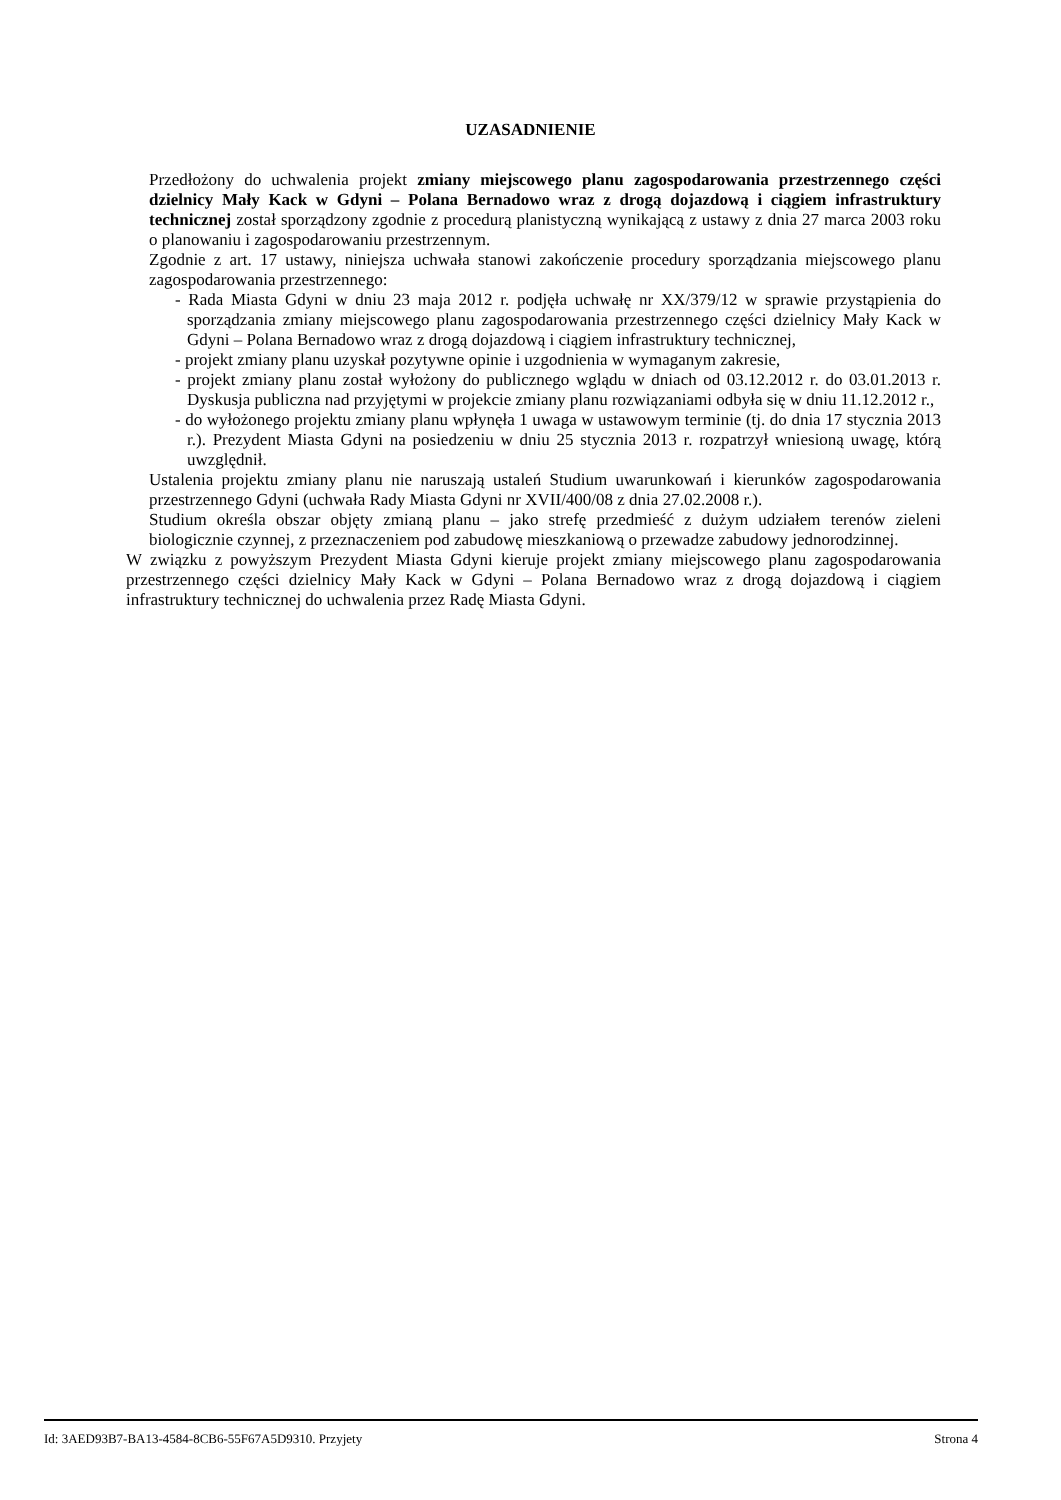UZASADNIENIE
Przedłożony do uchwalenia projekt zmiany miejscowego planu zagospodarowania przestrzennego części dzielnicy Mały Kack w Gdyni – Polana Bernadowo wraz z drogą dojazdową i ciągiem infrastruktury technicznej został sporządzony zgodnie z procedurą planistyczną wynikającą z ustawy z dnia 27 marca 2003 roku o planowaniu i zagospodarowaniu przestrzennym.
Zgodnie z art. 17 ustawy, niniejsza uchwała stanowi zakończenie procedury sporządzania miejscowego planu zagospodarowania przestrzennego:
- Rada Miasta Gdyni w dniu 23 maja 2012 r. podjęła uchwałę nr XX/379/12 w sprawie przystąpienia do sporządzania zmiany miejscowego planu zagospodarowania przestrzennego części dzielnicy Mały Kack w Gdyni – Polana Bernadowo wraz z drogą dojazdową i ciągiem infrastruktury technicznej,
- projekt zmiany planu uzyskał pozytywne opinie i uzgodnienia w wymaganym zakresie,
- projekt zmiany planu został wyłożony do publicznego wglądu w dniach od 03.12.2012 r. do 03.01.2013 r. Dyskusja publiczna nad przyjętymi w projekcie zmiany planu rozwiązaniami odbyła się w dniu 11.12.2012 r.,
- do wyłożonego projektu zmiany planu wpłynęła 1 uwaga w ustawowym terminie (tj. do dnia 17 stycznia 2013 r.). Prezydent Miasta Gdyni na posiedzeniu w dniu 25 stycznia 2013 r. rozpatrzył wniesioną uwagę, którą uwzględnił.
Ustalenia projektu zmiany planu nie naruszają ustaleń Studium uwarunkowań i kierunków zagospodarowania przestrzennego Gdyni (uchwała Rady Miasta Gdyni nr XVII/400/08 z dnia 27.02.2008 r.).
Studium określa obszar objęty zmianą planu – jako strefę przedmieść z dużym udziałem terenów zieleni biologicznie czynnej, z przeznaczeniem pod zabudowę mieszkaniową o przewadze zabudowy jednorodzinnej.
W związku z powyższym Prezydent Miasta Gdyni kieruje projekt zmiany miejscowego planu zagospodarowania przestrzennego części dzielnicy Mały Kack w Gdyni – Polana Bernadowo wraz z drogą dojazdową i ciągiem infrastruktury technicznej do uchwalenia przez Radę Miasta Gdyni.
Id: 3AED93B7-BA13-4584-8CB6-55F67A5D9310. Przyjety Strona 4